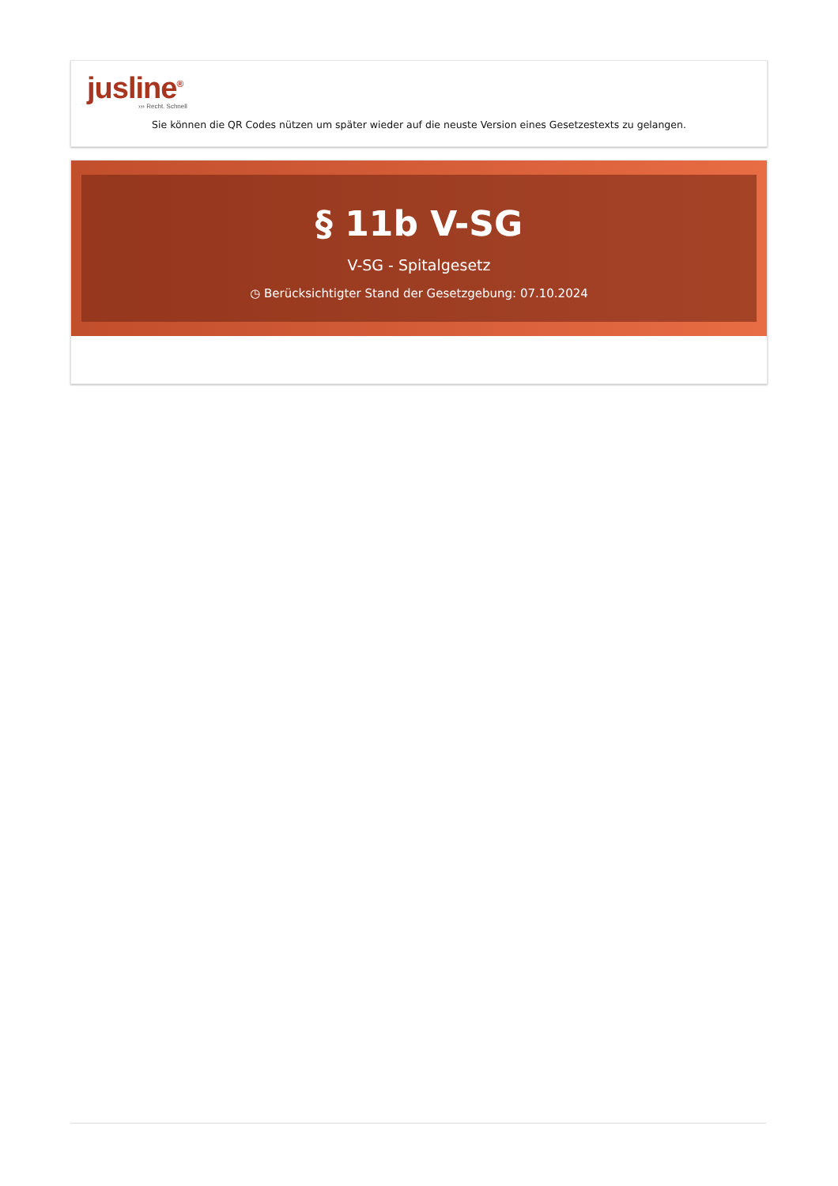jusline<sup>®</sup>
››› Recht. Schnell
Sie können die QR Codes nützen um später wieder auf die neuste Version eines Gesetzestexts zu gelangen.
§ 11b V-SG
V-SG - Spitalgesetz
◷ Berücksichtigter Stand der Gesetzgebung: 07.10.2024